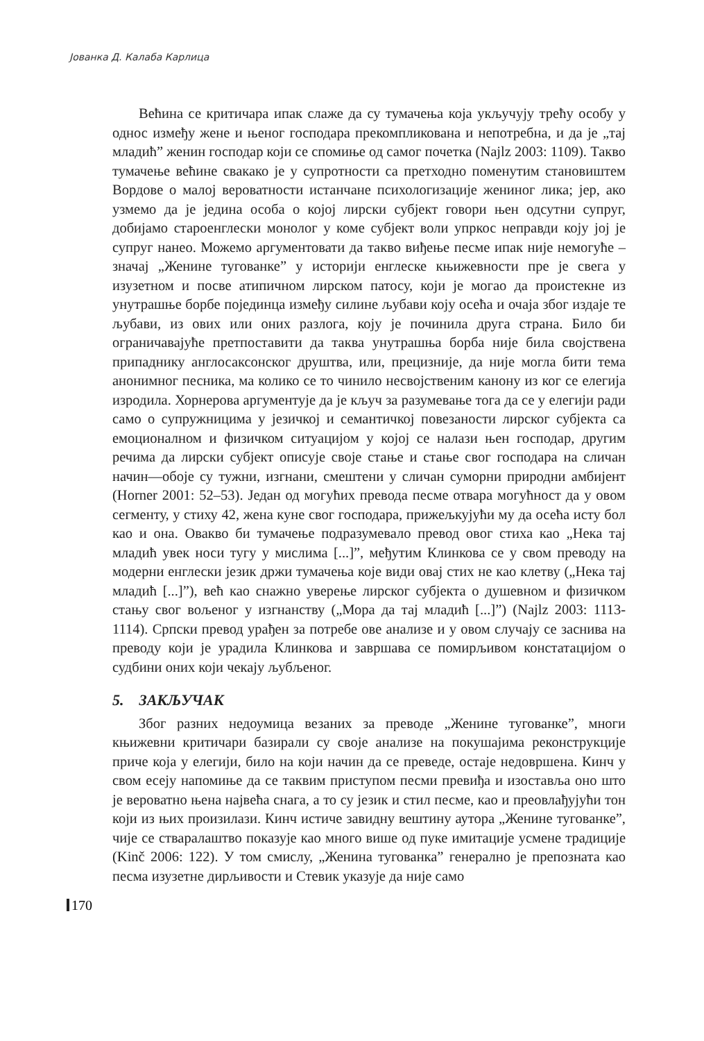Јованка Д. Калаба Карлица
Већина се критичара ипак слаже да су тумачења која укључују трећу особу у однос између жене и њеног господара прекомпликована и непотребна, и да је „тај младић” женин господар који се спомиње од самог почетка (Najlz 2003: 1109). Такво тумачење већине свакако је у супротности са претходно поменутим становиштем Вордове о малој вероватности истанчане психологизације жениног лика; јер, ако узмемо да је једина особа о којој лирски субјект говори њен одсутни супруг, добијамо староенглески монолог у коме субјект воли упркос неправди коју јој је супруг нанео. Можемо аргументовати да такво виђење песме ипак није немогуће – значај „Женине тугованке” у историји енглеске књижевности пре је свега у изузетном и посве атипичном лирском патосу, који је могао да проистекне из унутрашње борбе појединца између силине љубави коју осећа и очаја због издаје те љубави, из ових или оних разлога, коју је починила друга страна. Било би ограничавајуће претпоставити да таква унутрашња борба није била својствена припаднику англосаксонског друштва, или, прецизније, да није могла бити тема анонимног песника, ма колико се то чинило несвојственим канону из ког се елегија изродила. Хорнерова аргументује да је кључ за разумевање тога да се у елегији ради само о супружницима у језичкој и семантичкој повезаности лирског субјекта са емоционалном и физичком ситуацијом у којој се налази њен господар, другим речима да лирски субјект описује своје стање и стање свог господара на сличан начин—обоје су тужни, изгнани, смештени у сличан суморни природни амбијент (Horner 2001: 52–53). Један од могућих превода песме отвара могућност да у овом сегменту, у стиху 42, жена куне свог господара, прижељкујући му да осећа исту бол као и она. Овакво би тумачење подразумевало превод овог стиха као „Нека тај младић увек носи тугу у мислима [...]”, међутим Клинкова се у свом преводу на модерни енглески језик држи тумачења које види овај стих не као клетву („Нека тај младић [...]”), већ као снажно уверење лирског субјекта о душевном и физичком стању свог вољеног у изгнанству („Мора да тај младић [...]”) (Najlz 2003: 1113-1114). Српски превод урађен за потребе ове анализе и у овом случају се заснива на преводу који је урадила Клинкова и завршава се помирљивом констатацијом о судбини оних који чекају љубљеног.
5. ЗАКЉУЧАК
Због разних недоумица везаних за преводе „Женине тугованке”, многи књижевни критичари базирали су своје анализе на покушајима реконструкције приче која у елегији, било на који начин да се преведе, остаје недовршена. Кинч у свом есеју напомиње да се таквим приступом песми превиђа и изоставља оно што је вероватно њена највећа снага, а то су језик и стил песме, као и преовлађујући тон који из њих произилази. Кинч истиче завидну вештину аутора „Женине тугованке”, чије се стваралаштво показује као много више од пуке имитације усмене традиције (Kinč 2006: 122). У том смислу, „Женина тугованка” генерално је препозната као песма изузетне дирљивости и Стевик указује да није само
170